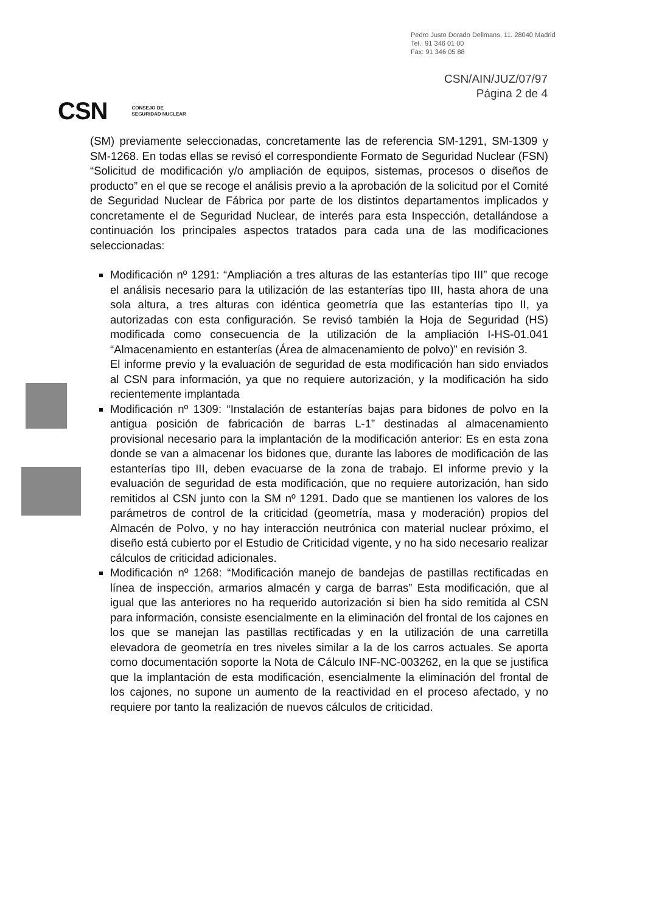Pedro Justo Dorado Dellmans, 11. 28040 Madrid
Tel.: 91 346 01 00
Fax: 91 346 05 88
CSN/AIN/JUZ/07/97
Página 2 de 4
CSN CONSEJO DE
SEGURIDAD NUCLEAR
(SM) previamente seleccionadas, concretamente las de referencia SM-1291, SM-1309 y SM-1268. En todas ellas se revisó el correspondiente Formato de Seguridad Nuclear (FSN) “Solicitud de modificación y/o ampliación de equipos, sistemas, procesos o diseños de producto” en el que se recoge el análisis previo a la aprobación de la solicitud por el Comité de Seguridad Nuclear de Fábrica por parte de los distintos departamentos implicados y concretamente el de Seguridad Nuclear, de interés para esta Inspección, detallándose a continuación los principales aspectos tratados para cada una de las modificaciones seleccionadas:
Modificación nº 1291: “Ampliación a tres alturas de las estanterías tipo III” que recoge el análisis necesario para la utilización de las estanterías tipo III, hasta ahora de una sola altura, a tres alturas con idéntica geometría que las estanterías tipo II, ya autorizadas con esta configuración. Se revisó también la Hoja de Seguridad (HS) modificada como consecuencia de la utilización de la ampliación I-HS-01.041 “Almacenamiento en estanterías (Área de almacenamiento de polvo)” en revisión 3.
El informe previo y la evaluación de seguridad de esta modificación han sido enviados al CSN para información, ya que no requiere autorización, y la modificación ha sido recientemente implantada
Modificación nº 1309: “Instalación de estanterías bajas para bidones de polvo en la antigua posición de fabricación de barras L-1” destinadas al almacenamiento provisional necesario para la implantación de la modificación anterior: Es en esta zona donde se van a almacenar los bidones que, durante las labores de modificación de las estanterías tipo III, deben evacuarse de la zona de trabajo. El informe previo y la evaluación de seguridad de esta modificación, que no requiere autorización, han sido remitidos al CSN junto con la SM nº 1291. Dado que se mantienen los valores de los parámetros de control de la criticidad (geometría, masa y moderación) propios del Almacén de Polvo, y no hay interacción neutrónica con material nuclear próximo, el diseño está cubierto por el Estudio de Criticidad vigente, y no ha sido necesario realizar cálculos de criticidad adicionales.
Modificación nº 1268: “Modificación manejo de bandejas de pastillas rectificadas en línea de inspección, armarios almacén y carga de barras” Esta modificación, que al igual que las anteriores no ha requerido autorización si bien ha sido remitida al CSN para información, consiste esencialmente en la eliminación del frontal de los cajones en los que se manejan las pastillas rectificadas y en la utilización de una carretilla elevadora de geometría en tres niveles similar a la de los carros actuales. Se aporta como documentación soporte la Nota de Cálculo INF-NC-003262, en la que se justifica que la implantación de esta modificación, esencialmente la eliminación del frontal de los cajones, no supone un aumento de la reactividad en el proceso afectado, y no requiere por tanto la realización de nuevos cálculos de criticidad.